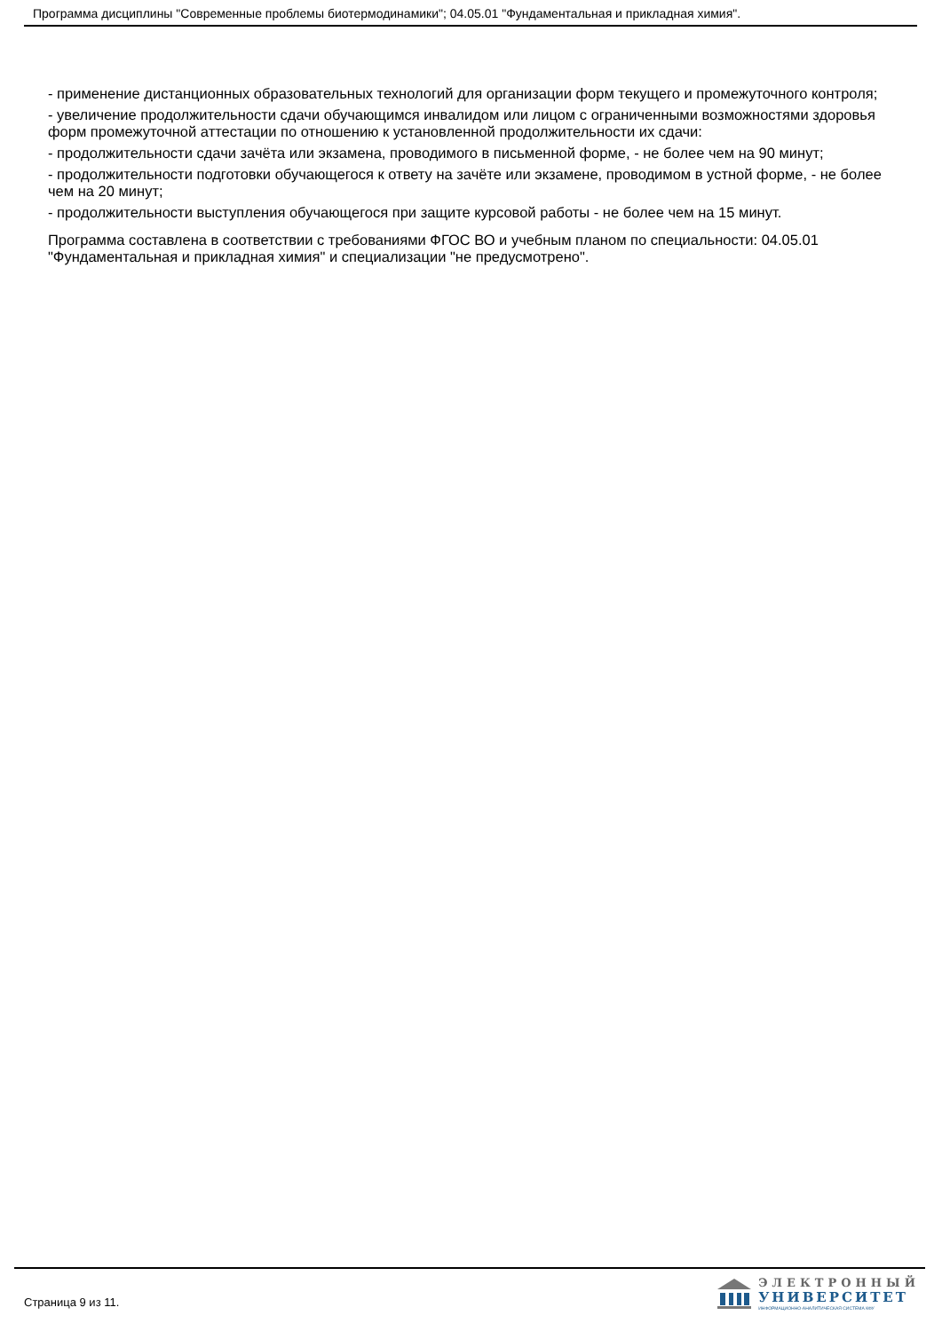Программа дисциплины "Современные проблемы биотермодинамики"; 04.05.01 "Фундаментальная и прикладная химия".
- применение дистанционных образовательных технологий для организации форм текущего и промежуточного контроля;
- увеличение продолжительности сдачи обучающимся инвалидом или лицом с ограниченными возможностями здоровья форм промежуточной аттестации по отношению к установленной продолжительности их сдачи:
- продолжительности сдачи зачёта или экзамена, проводимого в письменной форме, - не более чем на 90 минут;
- продолжительности подготовки обучающегося к ответу на зачёте или экзамене, проводимом в устной форме, - не более чем на 20 минут;
- продолжительности выступления обучающегося при защите курсовой работы - не более чем на 15 минут.
Программа составлена в соответствии с требованиями ФГОС ВО и учебным планом по специальности: 04.05.01 "Фундаментальная и прикладная химия" и специализации "не предусмотрено".
Страница 9 из 11.
ЭЛЕКТРОННЫЙ
УНИВЕРСИТЕТ
ИНФОРМАЦИОННО-АНАЛИТИЧЕСКАЯ СИСТЕМА КФУ